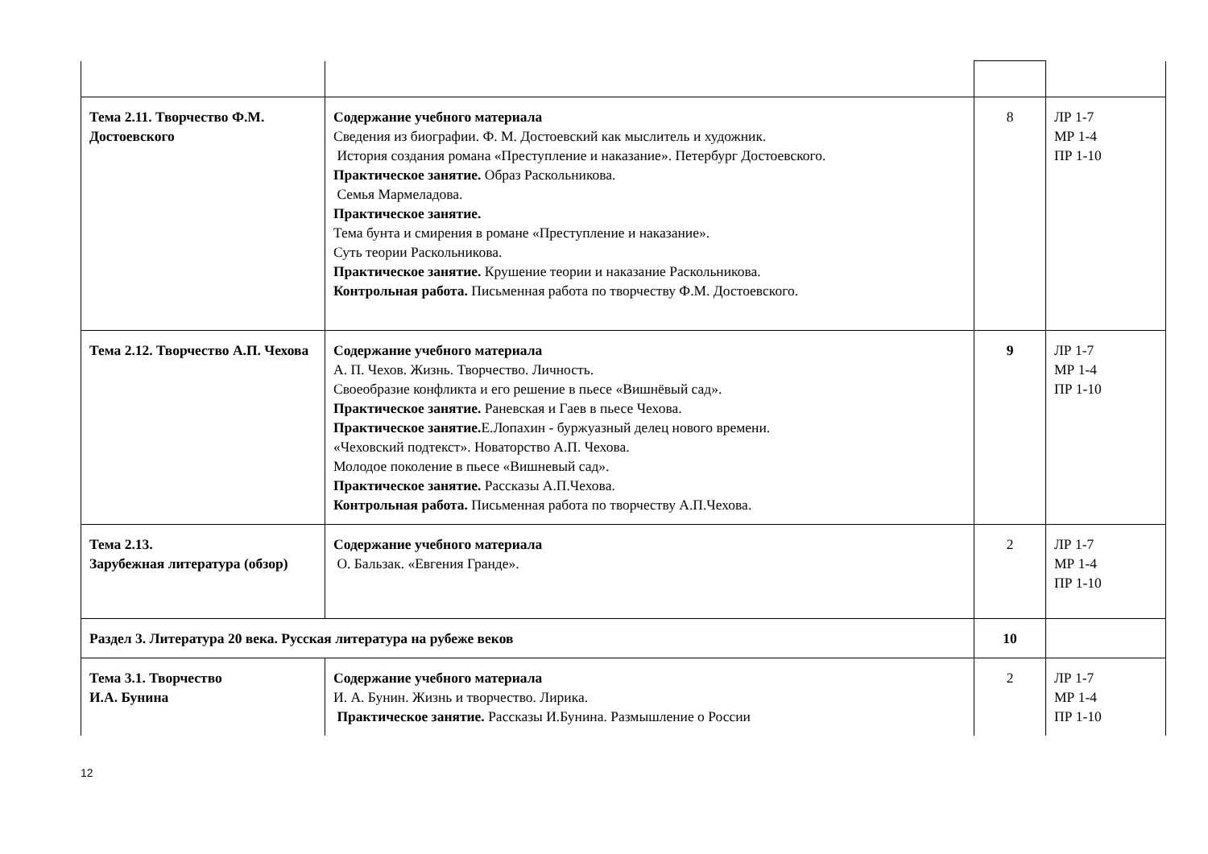| Тема 2.11. Творчество Ф.М. Достоевского | Содержание учебного материала Сведения из биографии. Ф. М. Достоевский как мыслитель и художник. История создания романа «Преступление и наказание». Петербург Достоевского. Практическое занятие. Образ Раскольникова. Семья Мармеладова. Практическое занятие. Тема бунта и смирения в романе «Преступление и наказание». Суть теории Раскольникова. Практическое занятие. Крушение теории и наказание Раскольникова. Контрольная работа. Письменная работа по творчеству Ф.М. Достоевского. | 8 | ЛР 1-7 МР 1-4 ПР 1-10 |
| Тема 2.12. Творчество А.П. Чехова | Содержание учебного материала А. П. Чехов. Жизнь. Творчество. Личность. Своеобразие конфликта и его решение в пьесе «Вишнёвый сад». Практическое занятие. Раневская и Гаев в пьесе Чехова. Практическое занятие. Е.Лопахин - буржуазный делец нового времени. «Чеховский подтекст». Новаторство А.П. Чехова. Молодое поколение в пьесе «Вишневый сад». Практическое занятие. Рассказы А.П.Чехова. Контрольная работа. Письменная работа по творчеству А.П.Чехова. | 9 | ЛР 1-7 МР 1-4 ПР 1-10 |
| Тема 2.13. Зарубежная литература (обзор) | Содержание учебного материала О. Бальзак. «Евгения Гранде». | 2 | ЛР 1-7 МР 1-4 ПР 1-10 |
| Раздел 3. Литература 20 века. Русская литература на рубеже веков | | 10 | |
| Тема 3.1. Творчество И.А. Бунина | Содержание учебного материала И. А. Бунин. Жизнь и творчество. Лирика. Практическое занятие. Рассказы И.Бунина. Размышление о России | 2 | ЛР 1-7 МР 1-4 ПР 1-10 |
12